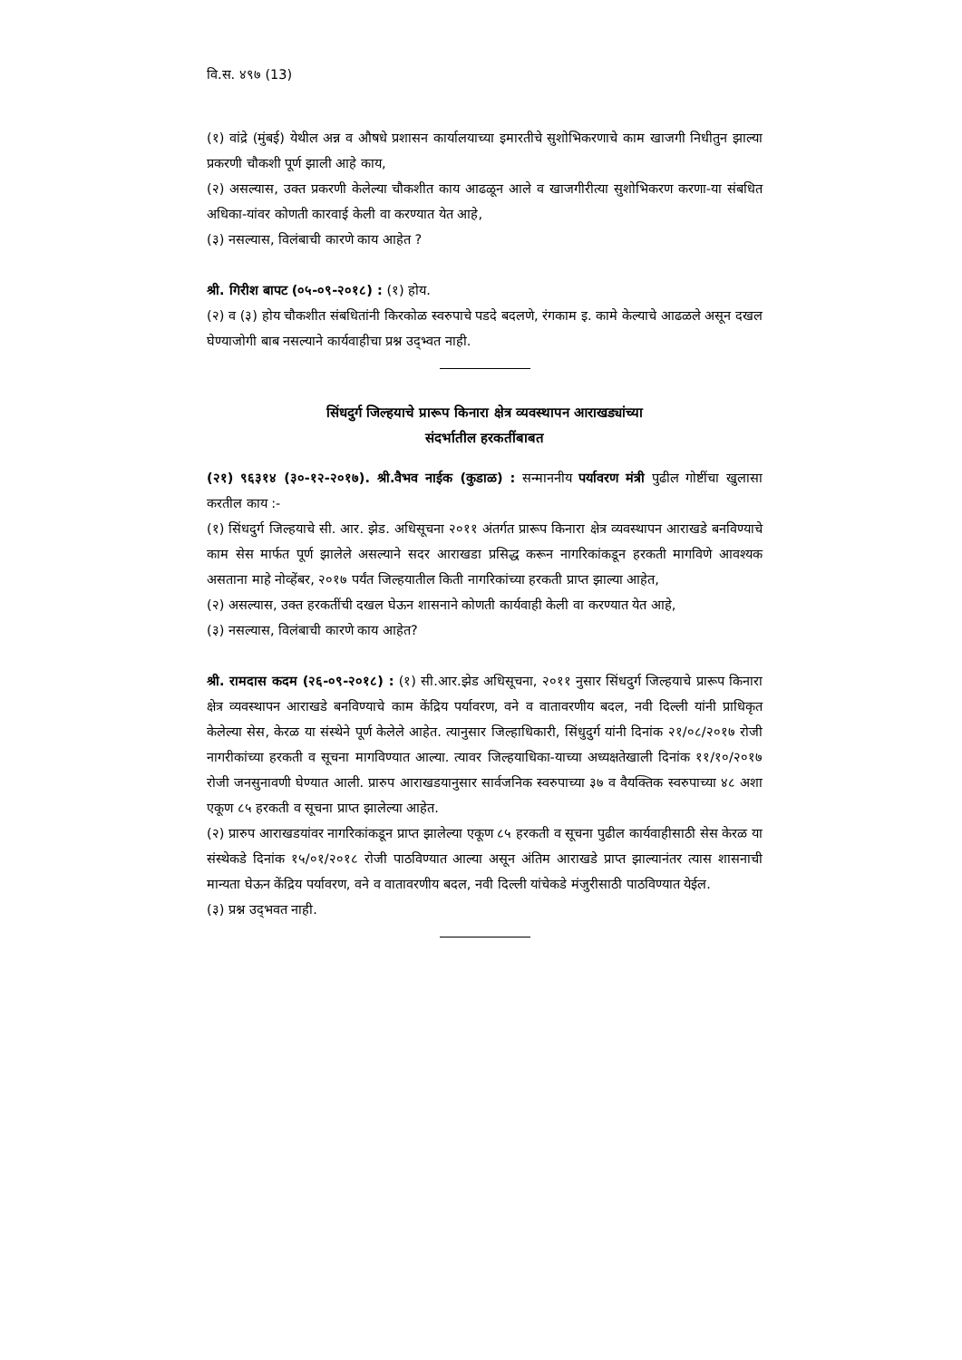वि.स. ४९७ (13)
(१) वांद्रे (मुंबई) येथील अन्न व औषधे प्रशासन कार्यालयाच्या इमारतीचे सुशोभिकरणाचे काम खाजगी निधीतुन झाल्या प्रकरणी चौकशी पूर्ण झाली आहे काय,
(२) असल्यास, उक्त प्रकरणी केलेल्या चौकशीत काय आढळून आले व खाजगीरीत्या सुशोभिकरण करणा-या संबधित अधिका-यांवर कोणती कारवाई केली वा करण्यात येत आहे,
(३) नसल्यास, विलंबाची कारणे काय आहेत ?
श्री. गिरीश बापट (०५-०९-२०१८) : (१) होय.
(२) व (३) होय चौकशीत संबधितांनी किरकोळ स्वरुपाचे पडदे बदलणे, रंगकाम इ. कामे केल्याचे आढळले असून दखल घेण्याजोगी बाब नसल्याने कार्यवाहीचा प्रश्न उद्‌भ्वत नाही.
सिंधदुर्ग जिल्हयाचे प्रारूप किनारा क्षेत्र व्यवस्थापन आराखड्यांच्या
संदर्भातील हरकतींबाबत
(२१) ९६३१४ (३०-१२-२०१७). श्री.वैभव नाईक (कुडाळ) : सन्माननीय पर्यावरण मंत्री पुढील गोष्टींचा खुलासा करतील काय :-
(१) सिंधदुर्ग जिल्हयाचे सी. आर. झेड. अधिसूचना २०११ अंतर्गत प्रारूप किनारा क्षेत्र व्यवस्थापन आराखडे बनविण्याचे काम सेस मार्फत पूर्ण झालेले असल्याने सदर आराखडा प्रसिद्ध करून नागरिकांकडून हरकती मागविणे आवश्यक असताना माहे नोव्हेंबर, २०१७ पर्यंत जिल्हयातील किती नागरिकांच्या हरकती प्राप्त झाल्या आहेत,
(२) असल्यास, उक्त हरकतींची दखल घेऊन शासनाने कोणती कार्यवाही केली वा करण्यात येत आहे,
(३) नसल्यास, विलंबाची कारणे काय आहेत?
श्री. रामदास कदम (२६-०९-२०१८) : (१) सी.आर.झेड अधिसूचना, २०११ नुसार सिंधदुर्ग जिल्हयाचे प्रारूप किनारा क्षेत्र व्यवस्थापन आराखडे बनविण्याचे काम केंद्रिय पर्यावरण, वने व वातावरणीय बदल, नवी दिल्ली यांनी प्राधिकृत केलेल्या सेस, केरळ या संस्थेने पूर्ण केलेले आहेत. त्यानुसार जिल्हाधिकारी, सिंधुदुर्ग यांनी दिनांक २१/०८/२०१७ रोजी नागरीकांच्या हरकती व सूचना मागविण्यात आल्या. त्यावर जिल्हयाधिका-याच्या अध्यक्षतेखाली दिनांक ११/१०/२०१७ रोजी जनसुनावणी घेण्यात आली. प्रारुप आराखडयानुसार सार्वजनिक स्वरुपाच्या ३७ व वैयक्तिक स्वरुपाच्या ४८ अशा एकूण ८५ हरकती व सूचना प्राप्त झालेल्या आहेत.
(२) प्रारुप आराखडयांवर नागरिकांकडून प्राप्त झालेल्या एकूण ८५ हरकती व सूचना पुढील कार्यवाहीसाठी सेस केरळ या संस्थेकडे दिनांक १५/०१/२०१८ रोजी पाठविण्यात आल्या असून अंतिम आराखडे प्राप्त झाल्यानंतर त्यास शासनाची मान्यता घेऊन केंद्रिय पर्यावरण, वने व वातावरणीय बदल, नवी दिल्ली यांचेकडे मंजुरीसाठी पाठविण्यात येईल.
(३) प्रश्न उद्‌भवत नाही.